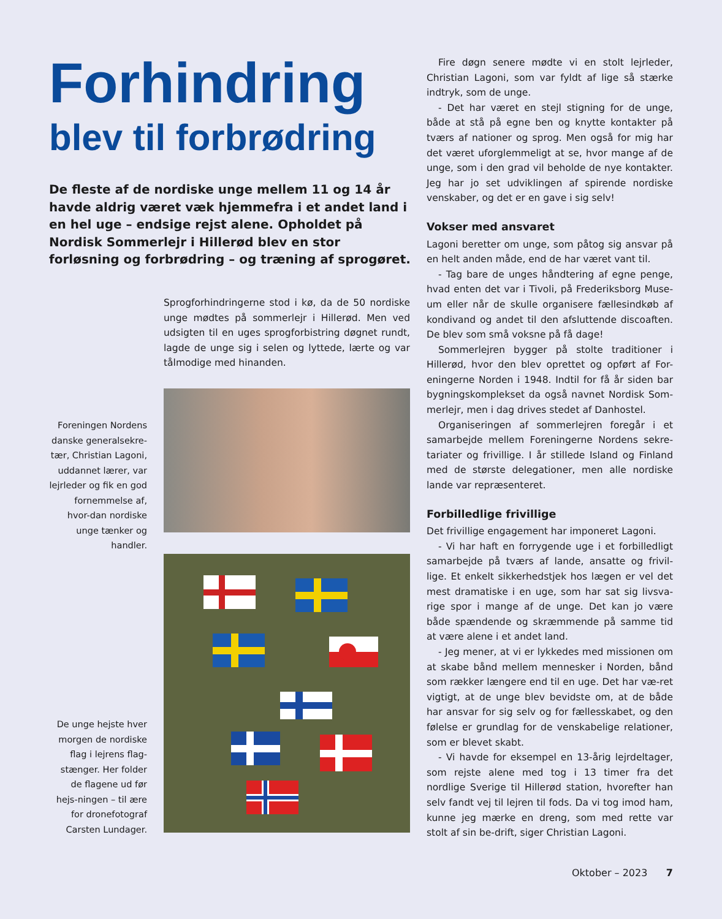Forhindring
blev til forbrødring
De fleste af de nordiske unge mellem 11 og 14 år havde aldrig været væk hjemmefra i et andet land i en hel uge – endsige rejst alene. Opholdet på Nordisk Sommerlejr i Hillerød blev en stor forløsning og forbrødring – og træning af sprogøret.
Sprogforhindringerne stod i kø, da de 50 nordiske unge mødtes på sommerlejr i Hillerød. Men ved udsigten til en uges sprogforbistring døgnet rundt, lagde de unge sig i selen og lyttede, lærte og var tålmodige med hinanden.
Foreningen Nordens danske generalsekre-tær, Christian Lagoni, uddannet lærer, var lejrleder og fik en god fornemmelse af, hvor-dan nordiske unge tænker og handler.
De unge hejste hver morgen de nordiske flag i lejrens flag-stænger. Her folder de flagene ud før hejs-ningen – til ære for dronefotograf Carsten Lundager.
Fire døgn senere mødte vi en stolt lejrleder, Christian Lagoni, som var fyldt af lige så stærke indtryk, som de unge.
- Det har været en stejl stigning for de unge, både at stå på egne ben og knytte kontakter på tværs af nationer og sprog. Men også for mig har det været uforglemmeligt at se, hvor mange af de unge, som i den grad vil beholde de nye kontakter. Jeg har jo set udviklingen af spirende nordiske venskaber, og det er en gave i sig selv!
Vokser med ansvaret
Lagoni beretter om unge, som påtog sig ansvar på en helt anden måde, end de har været vant til.
- Tag bare de unges håndtering af egne penge, hvad enten det var i Tivoli, på Frederiksborg Muse-um eller når de skulle organisere fællesindkøb af kondivand og andet til den afsluttende discoaften. De blev som små voksne på få dage!
Sommerlejren bygger på stolte traditioner i Hillerød, hvor den blev oprettet og opført af For-eningerne Norden i 1948. Indtil for få år siden bar bygningskomplekset da også navnet Nordisk Som-merlejr, men i dag drives stedet af Danhostel.
Organiseringen af sommerlejren foregår i et samarbejde mellem Foreningerne Nordens sekre-tariater og frivillige. I år stillede Island og Finland med de største delegationer, men alle nordiske lande var repræsenteret.
Forbilledlige frivillige
Det frivillige engagement har imponeret Lagoni.
- Vi har haft en forrygende uge i et forbilledligt samarbejde på tværs af lande, ansatte og frivil-lige. Et enkelt sikkerhedstjek hos lægen er vel det mest dramatiske i en uge, som har sat sig livsva-rige spor i mange af de unge. Det kan jo være både spændende og skræmmende på samme tid at være alene i et andet land.
- Jeg mener, at vi er lykkedes med missionen om at skabe bånd mellem mennesker i Norden, bånd som rækker længere end til en uge. Det har væ-ret vigtigt, at de unge blev bevidste om, at de både har ansvar for sig selv og for fællesskabet, og den følelse er grundlag for de venskabelige relationer, som er blevet skabt.
- Vi havde for eksempel en 13-årig lejrdeltager, som rejste alene med tog i 13 timer fra det nordlige Sverige til Hillerød station, hvorefter han selv fandt vej til lejren til fods. Da vi tog imod ham, kunne jeg mærke en dreng, som med rette var stolt af sin be-drift, siger Christian Lagoni.
Oktober – 2023 7